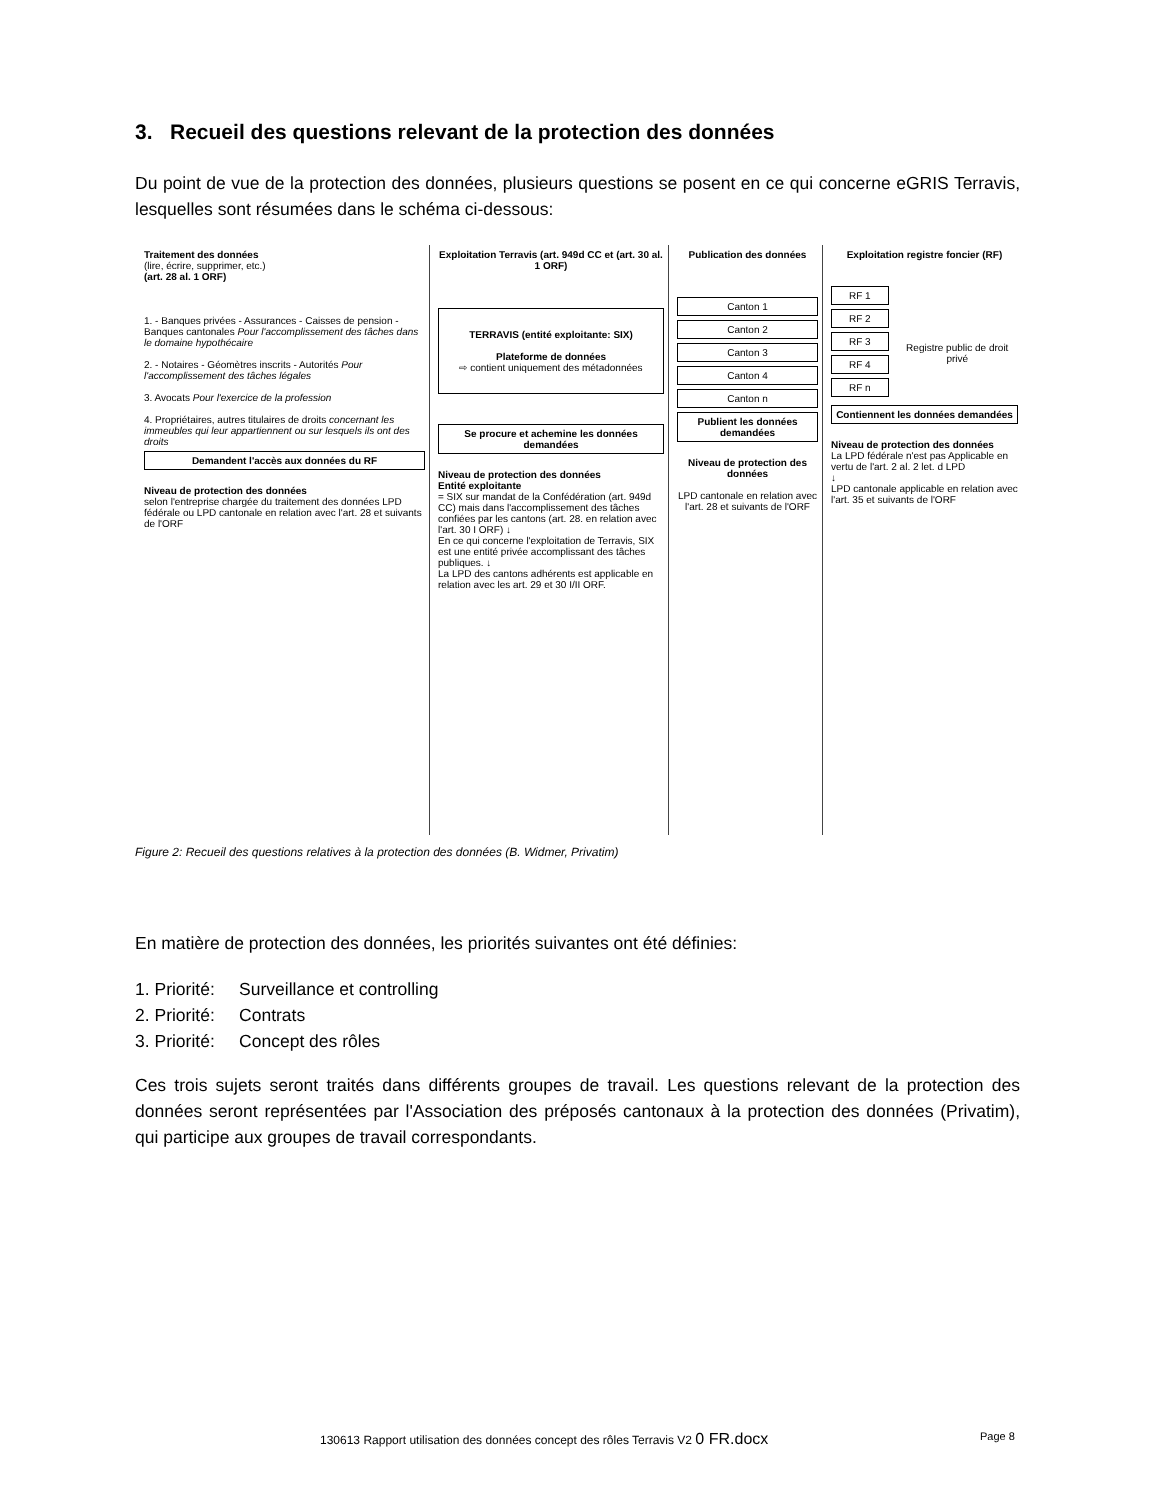3. Recueil des questions relevant de la protection des données
Du point de vue de la protection des données, plusieurs questions se posent en ce qui concerne eGRIS Terravis, lesquelles sont résumées dans le schéma ci-dessous:
Traitement des données
(lire, écrire, supprimer, etc.)
(art. 28 al. 1 ORF)
1. - Banques privées - Assurances - Caisses de pension - Banques cantonales Pour l'accomplissement des tâches dans le domaine hypothécaire
2. - Notaires - Géomètres inscrits - Autorités Pour l'accomplissement des tâches légales
3. Avocats Pour l'exercice de la profession
4. Propriétaires, autres titulaires de droits concernant les immeubles qui leur appartiennent ou sur lesquels ils ont des droits
Demandent l'accès aux données du RF
Niveau de protection des données
selon l'entreprise chargée du traitement des données LPD fédérale ou LPD cantonale en relation avec l'art. 28 et suivants de l'ORF
Exploitation Terravis (art. 949d CC et (art. 30 al. 1 ORF)
TERRAVIS (entité exploitante: SIX)
Plateforme de données
⇨ contient uniquement des métadonnées
Se procure et achemine les données demandées
Niveau de protection des données
Entité exploitante
= SIX sur mandat de la Confédération (art. 949d CC) mais dans l'accomplissement des tâches confiées par les cantons (art. 28. en relation avec l'art. 30 I ORF) ↓
En ce qui concerne l'exploitation de Terravis, SIX est une entité privée accomplissant des tâches publiques. ↓
La LPD des cantons adhérents est applicable en relation avec les art. 29 et 30 I/II ORF.
Publication des données
Canton 1
Canton 2
Canton 3
Canton 4
Canton n
Publient les données demandées
Niveau de protection des données
LPD cantonale en relation avec l'art. 28 et suivants de l'ORF
Exploitation registre foncier (RF)
RF 1
RF 2
RF 3
RF 4
RF n
Registre public de droit privé
Contiennent les données demandées
Niveau de protection des données
La LPD fédérale n'est pas Applicable en vertu de l'art. 2 al. 2 let. d LPD
↓
LPD cantonale applicable en relation avec l'art. 35 et suivants de l'ORF
Figure 2: Recueil des questions relatives à la protection des données (B. Widmer, Privatim)
En matière de protection des données, les priorités suivantes ont été définies:
1. Priorité: Surveillance et controlling
2. Priorité: Contrats
3. Priorité: Concept des rôles
Ces trois sujets seront traités dans différents groupes de travail. Les questions relevant de la protection des données seront représentées par l'Association des préposés cantonaux à la protection des données (Privatim), qui participe aux groupes de travail correspondants.
130613 Rapport utilisation des données concept des rôles Terravis V2 0 FR.docx
Page 8